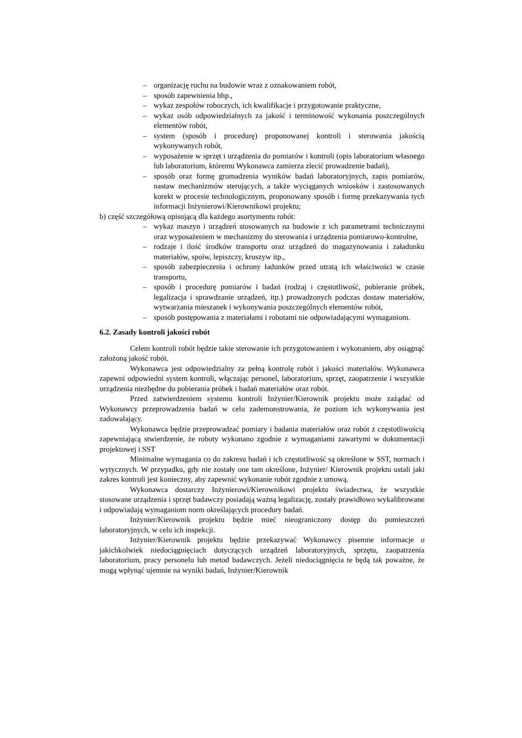– organizację ruchu na budowie wraz z oznakowaniem robót,
– sposób zapewnienia bhp.,
– wykaz zespołów roboczych, ich kwalifikacje i przygotowanie praktyczne,
– wykaz osób odpowiedzialnych za jakość i terminowość wykonania poszczególnych elementów robót,
– system (sposób i procedurę) proponowanej kontroli i sterowania jakością wykonywanych robót,
– wyposażenie w sprzęt i urządzenia do pomiarów i kontroli (opis laboratorium własnego lub laboratorium, któremu Wykonawca zamierza zlecić prowadzenie badań),
– sposób oraz formę gromadzenia wyników badań laboratoryjnych, zapis pomiarów, nastaw mechanizmów sterujących, a także wyciąganych wniosków i zastosowanych korekt w procesie technologicznym, proponowany sposób i formę przekazywania tych informacji Inżynierowi/Kierownikowi projektu;
b) część szczegółową opisującą dla każdego asortymentu robót:
– wykaz maszyn i urządzeń stosowanych na budowie z ich parametrami technicznymi oraz wyposażeniem w mechanizmy do sterowania i urządzenia pomiarowo-kontrolne,
– rodzaje i ilość środków transportu oraz urządzeń do magazynowania i załadunku materiałów, spoiw, lepiszczy, kruszyw itp.,
– sposób zabezpieczenia i ochrony ładunków przed utratą ich właściwości w czasie transportu,
– sposób i procedurę pomiarów i badań (rodzaj i częstotliwość, pobieranie próbek, legalizacja i sprawdzanie urządzeń, itp.) prowadzonych podczas dostaw materiałów, wytwarzania mieszanek i wykonywania poszczególnych elementów robót,
– sposób postępowania z materiałami i robotami nie odpowiadającymi wymaganiom.
6.2. Zasady kontroli jakości robót
Celem kontroli robót będzie takie sterowanie ich przygotowaniem i wykonaniem, aby osiągnąć założoną jakość robót.
Wykonawca jest odpowiedzialny za pełną kontrolę robót i jakości materiałów. Wykonawca zapewni odpowiedni system kontroli, włączając personel, laboratorium, sprzęt, zaopatrzenie i wszystkie urządzenia niezbędne do pobierania próbek i badań materiałów oraz robót.
Przed zatwierdzeniem systemu kontroli Inżynier/Kierownik projektu może zażądać od Wykonawcy przeprowadzenia badań w celu zademonstrowania, że poziom ich wykonywania jest zadowalający.
Wykonawca będzie przeprowadzać pomiary i badania materiałów oraz robót z częstotliwością zapewniającą stwierdzenie, że roboty wykonano zgodnie z wymaganiami zawartymi w dokumentacji projektowej i SST
Minimalne wymagania co do zakresu badań i ich częstotliwość są określone w SST, normach i wytycznych. W przypadku, gdy nie zostały one tam określone, Inżynier/ Kierownik projektu ustali jaki zakres kontroli jest konieczny, aby zapewnić wykonanie robót zgodnie z umową.
Wykonawca dostarczy Inżynierowi/Kierownikowi projektu świadectwa, że wszystkie stosowane urządzenia i sprzęt badawczy posiadają ważną legalizację, zostały prawidłowo wykalibrowane i odpowiadają wymaganiom norm określających procedury badań.
Inżynier/Kierownik projektu będzie mieć nieograniczony dostęp do pomieszczeń laboratoryjnych, w celu ich inspekcji.
Inżynier/Kierownik projektu będzie przekazywać Wykonawcy pisemne informacje o jakichkolwiek niedociągnięciach dotyczących urządzeń laboratoryjnych, sprzętu, zaopatrzenia laboratorium, pracy personelu lub metod badawczych. Jeżeli niedociągnięcia te będą tak poważne, że mogą wpłynąć ujemnie na wyniki badań, Inżynier/Kierownik